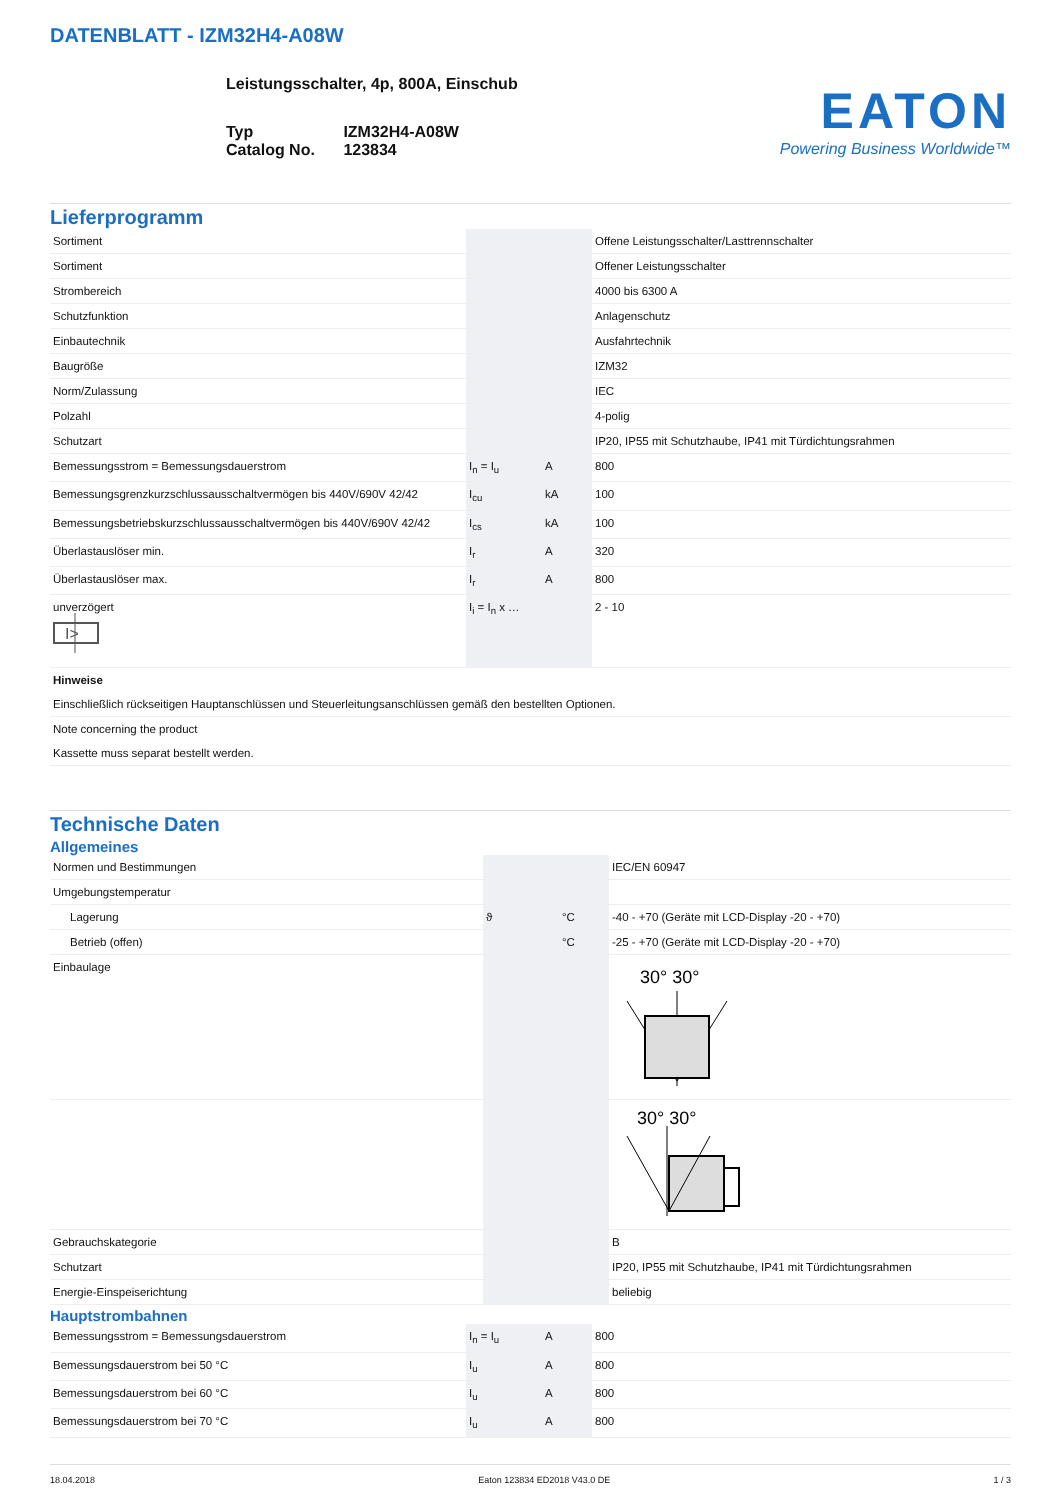DATENBLATT - IZM32H4-A08W
Leistungsschalter, 4p, 800A, Einschub
| Typ Catalog No. | IZM32H4-A08W 123834 |
EATON
Powering Business Worldwide™
Lieferprogramm
| Sortiment | | | Offene Leistungsschalter/Lasttrennschalter |
| Sortiment | | | Offener Leistungsschalter |
| Strombereich | | | 4000 bis 6300 A |
| Schutzfunktion | | | Anlagenschutz |
| Einbautechnik | | | Ausfahrtechnik |
| Baugröße | | | IZM32 |
| Norm/Zulassung | | | IEC |
| Polzahl | | | 4-polig |
| Schutzart | | | IP20, IP55 mit Schutzhaube, IP41 mit Türdichtungsrahmen |
| Bemessungsstrom = Bemessungsdauerstrom | I<sub>n</sub> = I<sub>u</sub> | A | 800 |
| Bemessungsgrenzkurzschlussausschaltvermögen bis 440V/690V 42/42 | I<sub>cu</sub> | kA | 100 |
| Bemessungsbetriebskurzschlussausschaltvermögen bis 440V/690V 42/42 | I<sub>cs</sub> | kA | 100 |
| Überlastauslöser min. | I<sub>r</sub> | A | 320 |
| Überlastauslöser max. | I<sub>r</sub> | A | 800 |
| unverzögert I> | I<sub>i</sub> = I<sub>n</sub> x … | | 2 - 10 |
| Hinweise Einschließlich rückseitigen Hauptanschlüssen und Steuerleitungsanschlüssen gemäß den bestellten Optionen. | | | |
| Note concerning the product Kassette muss separat bestellt werden. | | | |
Technische Daten
Allgemeines
| Normen und Bestimmungen | | | IEC/EN 60947 |
| Umgebungstemperatur | | | |
| Lagerung | ϑ | °C | -40 - +70 (Geräte mit LCD-Display -20 - +70) |
| Betrieb (offen) | | °C | -25 - +70 (Geräte mit LCD-Display -20 - +70) |
| Einbaulage | | | 30° 30° |
| | | | 30° 30° |
| Gebrauchskategorie | | | B |
| Schutzart | | | IP20, IP55 mit Schutzhaube, IP41 mit Türdichtungsrahmen |
| Energie-Einspeiserichtung | | | beliebig |
Hauptstrombahnen
| Bemessungsstrom = Bemessungsdauerstrom | I<sub>n</sub> = I<sub>u</sub> | A | 800 |
| Bemessungsdauerstrom bei 50 °C | I<sub>u</sub> | A | 800 |
| Bemessungsdauerstrom bei 60 °C | I<sub>u</sub> | A | 800 |
| Bemessungsdauerstrom bei 70 °C | I<sub>u</sub> | A | 800 |
18.04.2018 Eaton 123834 ED2018 V43.0 DE 1 / 3